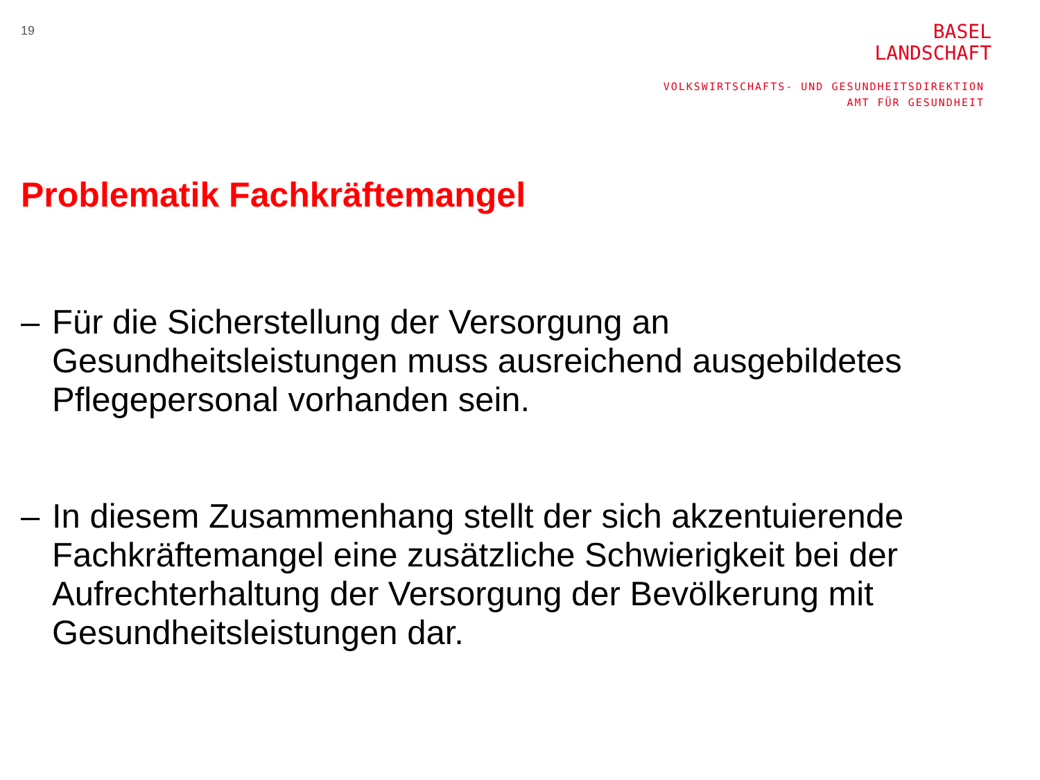19
BASEL
LANDSCHAFT
VOLKSWIRTSCHAFTS- UND GESUNDHEITSDIREKTION
AMT FÜR GESUNDHEIT
Problematik Fachkräftemangel
– Für die Sicherstellung der Versorgung an Gesundheitsleistungen muss ausreichend ausgebildetes Pflegepersonal vorhanden sein.
– In diesem Zusammenhang stellt der sich akzentuierende Fachkräftemangel eine zusätzliche Schwierigkeit bei der Aufrechterhaltung der Versorgung der Bevölkerung mit Gesundheitsleistungen dar.